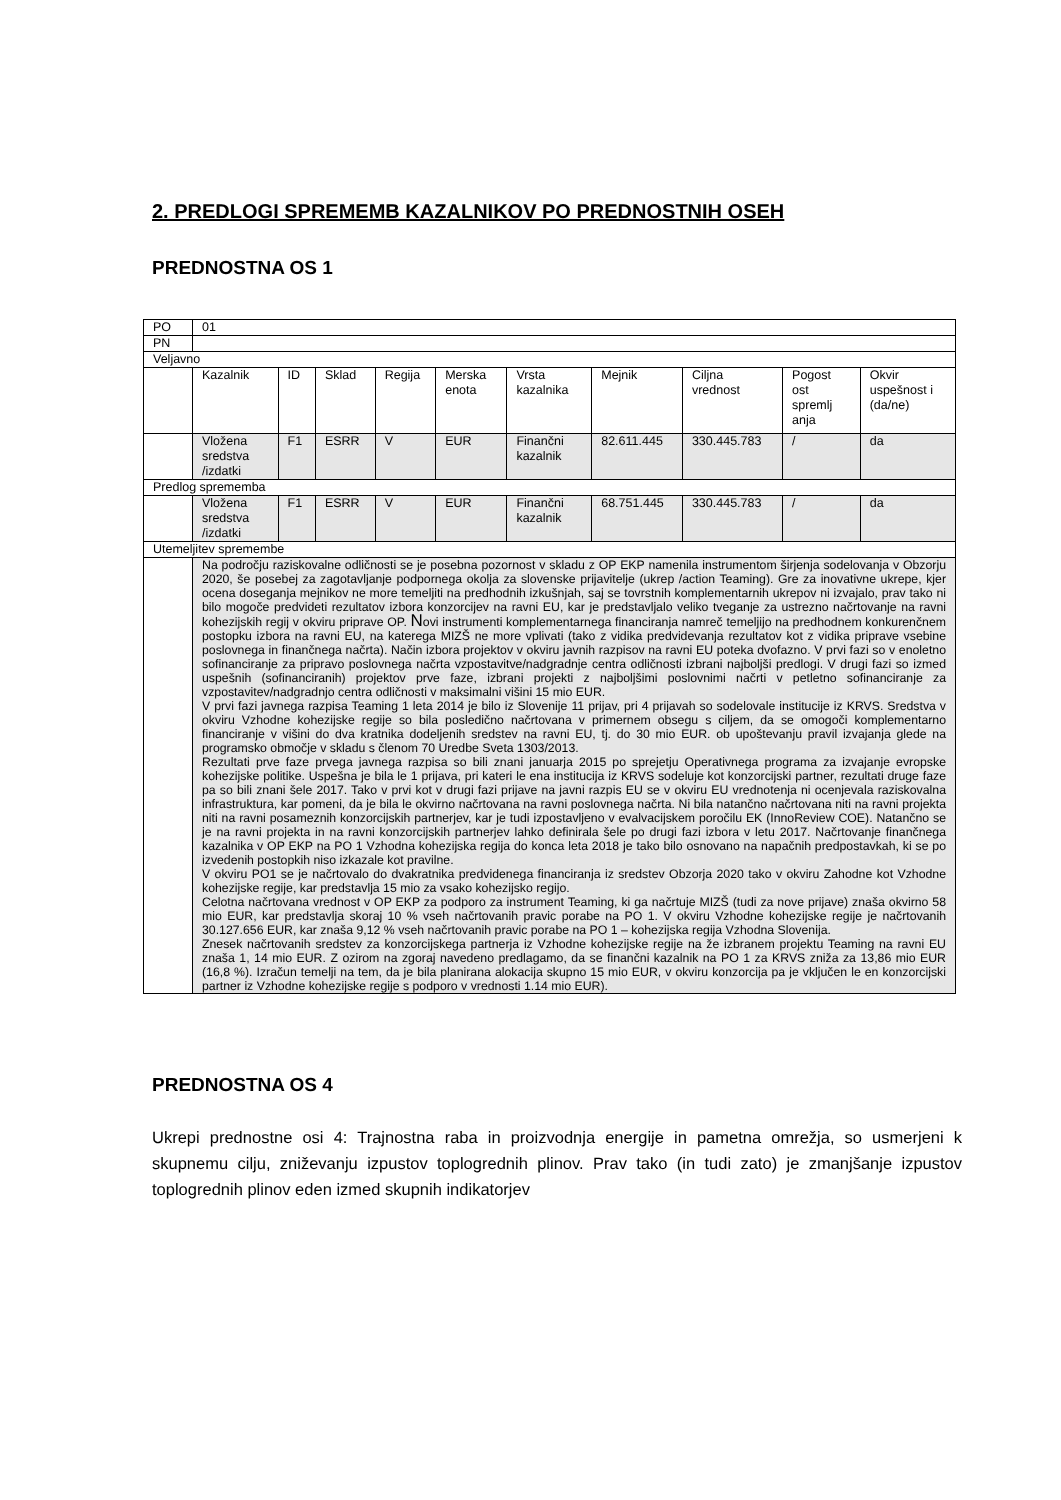2. PREDLOGI SPREMEMB KAZALNIKOV PO PREDNOSTNIH OSEH
PREDNOSTNA OS 1
| PO | 01 | | | | | | | | | |
| PN | | | | | | | | | | |
| Veljavno | | | | | | | | | | |
| | Kazalnik | ID | Sklad | Regija | Merska enota | Vrsta kazalnika | Mejnik | Ciljna vrednost | Pogost ost spremlj anja | Okvir uspešnost i (da/ne) |
| | Vložena sredstva /izdatki | F1 | ESRR | V | EUR | Finančni kazalnik | 82.611.445 | 330.445.783 | / | da |
| Predlog sprememba | | | | | | | | | | |
| | Vložena sredstva /izdatki | F1 | ESRR | V | EUR | Finančni kazalnik | 68.751.445 | 330.445.783 | / | da |
| Utemeljitev spremembe | | | | | | | | | | |
| | Na področju raziskovalne odličnosti se je posebna pozornost v skladu z OP EKP namenila instrumentom širjenja sodelovanja v Obzorju 2020, še posebej za zagotavljanje podpornega okolja za slovenske prijavitelje (ukrep /action Teaming). Gre za inovativne ukrepe, kjer ocena doseganja mejnikov ne more temeljiti na predhodnih izkušnjah, saj se tovrstnih komplementarnih ukrepov ni izvajalo, prav tako ni bilo mogoče predvideti rezultatov izbora konzorcijev na ravni EU, kar je predstavljalo veliko tveganje za ustrezno načrtovanje na ravni kohezijskih regij v okviru priprave OP. N ovi instrumenti komplementarnega financiranja namreč temeljijo na predhodnem konkurenčnem postopku izbora na ravni EU, na katerega MIZŠ ne more vplivati (tako z vidika predvidevanja rezultatov kot z vidika priprave vsebine poslovnega in finančnega načrta). Način izbora projektov v okviru javnih razpisov na ravni EU poteka dvofazno. V prvi fazi so v enoletno sofinanciranje za pripravo poslovnega načrta vzpostavitve/nadgradnje centra odličnosti izbrani najboljši predlogi. V drugi fazi so izmed uspešnih (sofinanciranih) projektov prve faze, izbrani projekti z najboljšimi poslovnimi načrti v petletno sofinanciranje za vzpostavitev/nadgradnjo centra odličnosti v maksimalni višini 15 mio EUR. V prvi fazi javnega razpisa Teaming 1 leta 2014 je bilo iz Slovenije 11 prijav, pri 4 prijavah so sodelovale institucije iz KRVS. Sredstva v okviru Vzhodne kohezijske regije so bila posledično načrtovana v primernem obsegu s ciljem, da se omogoči komplementarno financiranje v višini do dva kratnika dodeljenih sredstev na ravni EU, tj. do 30 mio EUR. ob upoštevanju pravil izvajanja glede na programsko območje v skladu s členom 70 Uredbe Sveta 1303/2013. Rezultati prve faze prvega javnega razpisa so bili znani januarja 2015 po sprejetju Operativnega programa za izvajanje evropske kohezijske politike. Uspešna je bila le 1 prijava, pri kateri le ena institucija iz KRVS sodeluje kot konzorcijski partner, rezultati druge faze pa so bili znani šele 2017. Tako v prvi kot v drugi fazi prijave na javni razpis EU se v okviru EU vrednotenja ni ocenjevala raziskovalna infrastruktura, kar pomeni, da je bila le okvirno načrtovana na ravni poslovnega načrta. Ni bila natančno načrtovana niti na ravni projekta niti na ravni posameznih konzorcijskih partnerjev, kar je tudi izpostavljeno v evalvacijskem poročilu EK (InnoReview COE). Natančno se je na ravni projekta in na ravni konzorcijskih partnerjev lahko definirala šele po drugi fazi izbora v letu 2017. Načrtovanje finančnega kazalnika v OP EKP na PO 1 Vzhodna kohezijska regija do konca leta 2018 je tako bilo osnovano na napačnih predpostavkah, ki se po izvedenih postopkih niso izkazale kot pravilne. V okviru PO1 se je načrtovalo do dvakratnika predvidenega financiranja iz sredstev Obzorja 2020 tako v okviru Zahodne kot Vzhodne kohezijske regije, kar predstavlja 15 mio za vsako kohezijsko regijo. Celotna načrtovana vrednost v OP EKP za podporo za instrument Teaming, ki ga načrtuje MIZŠ (tudi za nove prijave) znaša okvirno 58 mio EUR, kar predstavlja skoraj 10 % vseh načrtovanih pravic porabe na PO 1. V okviru Vzhodne kohezijske regije je načrtovanih 30.127.656 EUR, kar znaša 9,12 % vseh načrtovanih pravic porabe na PO 1 – kohezijska regija Vzhodna Slovenija. Znesek načrtovanih sredstev za konzorcijskega partnerja iz Vzhodne kohezijske regije na že izbranem projektu Teaming na ravni EU znaša 1, 14 mio EUR. Z ozirom na zgoraj navedeno predlagamo, da se finančni kazalnik na PO 1 za KRVS zniža za 13,86 mio EUR (16,8 %). Izračun temelji na tem, da je bila planirana alokacija skupno 15 mio EUR, v okviru konzorcija pa je vključen le en konzorcijski partner iz Vzhodne kohezijske regije s podporo v vrednosti 1.14 mio EUR). | | | | | | | | | |
PREDNOSTNA OS 4
Ukrepi prednostne osi 4: Trajnostna raba in proizvodnja energije in pametna omrežja, so usmerjeni k skupnemu cilju, zniževanju izpustov toplogrednih plinov. Prav tako (in tudi zato) je zmanjšanje izpustov toplogrednih plinov eden izmed skupnih indikatorjev